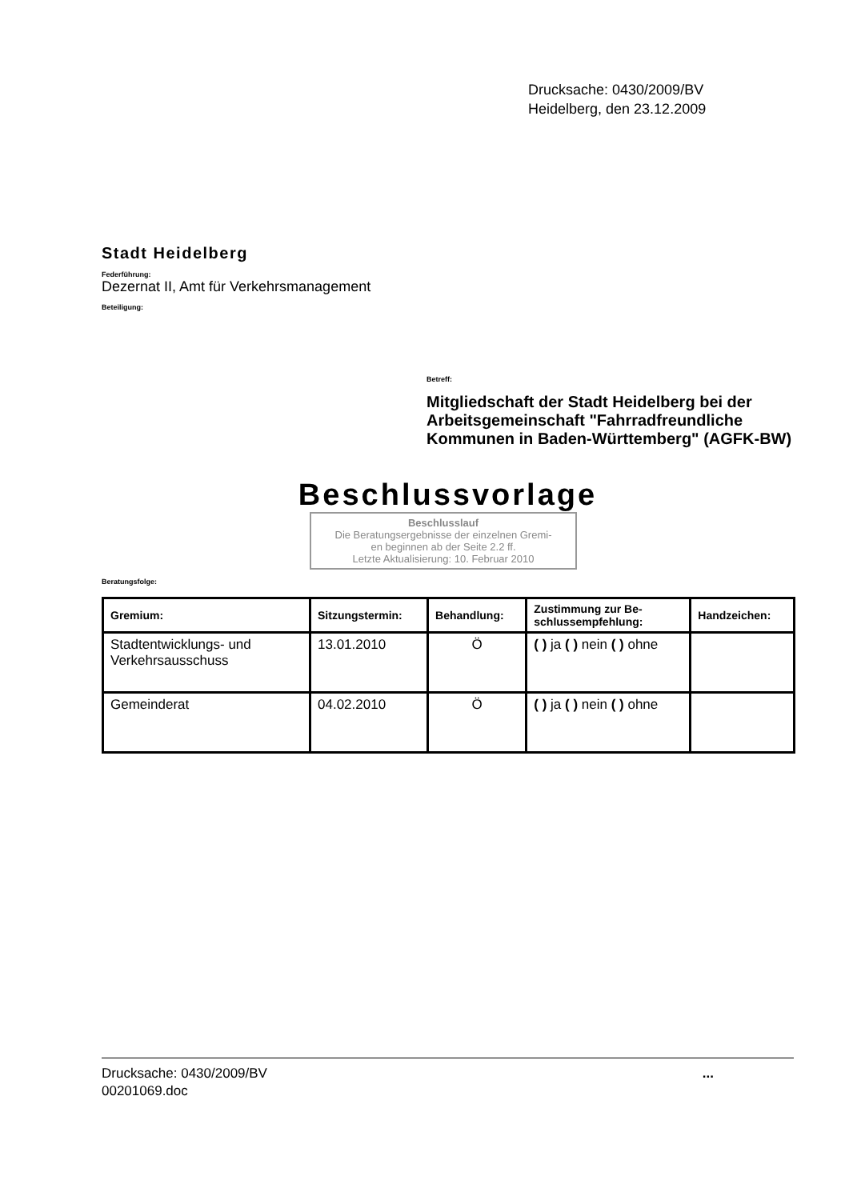Drucksache: 0430/2009/BV
Heidelberg, den 23.12.2009
Stadt Heidelberg
Federführung:
Dezernat II, Amt für Verkehrsmanagement
Beteiligung:
Betreff:
Mitgliedschaft der Stadt Heidelberg bei der Arbeitsgemeinschaft "Fahrradfreundliche Kommunen in Baden-Württemberg" (AGFK-BW)
Beschlussvorlage
Beschlusslauf
Die Beratungsergebnisse der einzelnen Gremi-
en beginnen ab der Seite 2.2 ff.
Letzte Aktualisierung: 10. Februar 2010
Beratungsfolge:
| Gremium: | Sitzungstermin: | Behandlung: | Zustimmung zur Be- schlussempfehlung: | Handzeichen: |
| --- | --- | --- | --- | --- |
| Stadtentwicklungs- und Verkehrsausschuss | 13.01.2010 | Ö | ( ) ja ( ) nein ( ) ohne | |
| Gemeinderat | 04.02.2010 | Ö | ( ) ja ( ) nein ( ) ohne | |
Drucksache: 0430/2009/BV
00201069.doc
...